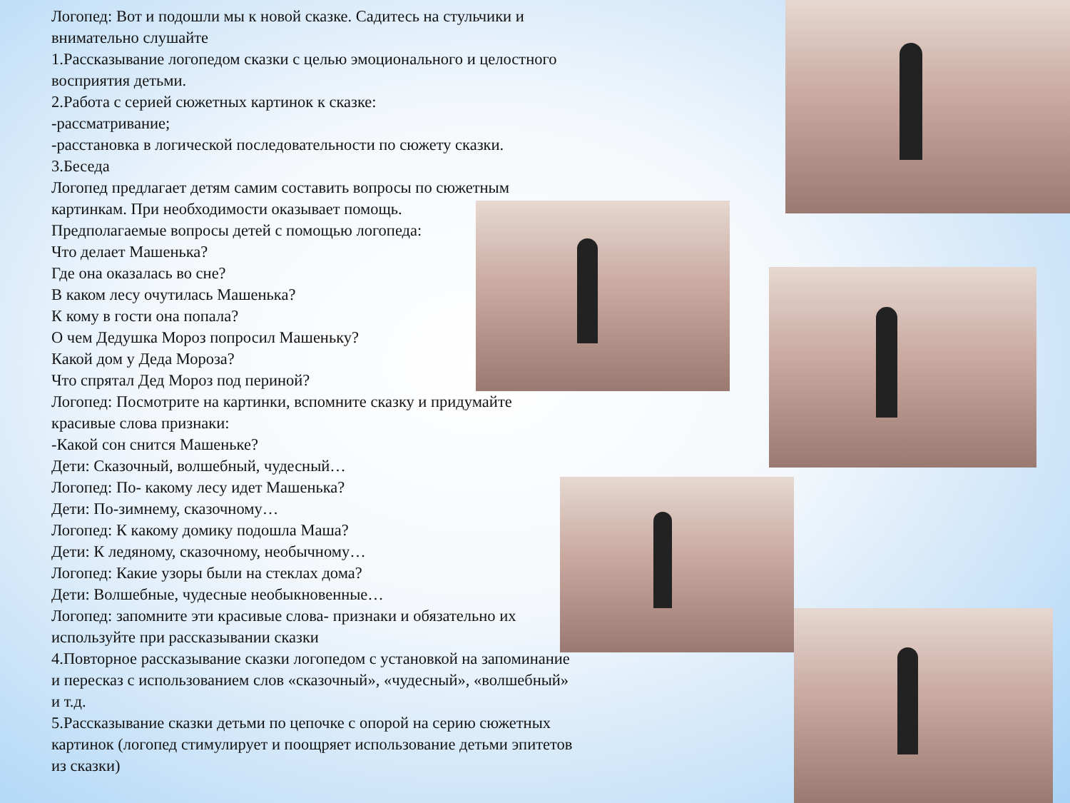Логопед: Вот и подошли мы к новой сказке. Садитесь на стульчики и внимательно слушайте
1.Рассказывание логопедом сказки с целью эмоционального и целостного восприятия детьми.
2.Работа с серией сюжетных картинок к сказке:
-рассматривание;
-расстановка в логической последовательности по сюжету сказки.
3.Беседа
Логопед предлагает детям самим составить вопросы по сюжетным картинкам. При необходимости оказывает помощь.
Предполагаемые вопросы детей с помощью логопеда:
Что делает Машенька?
Где она оказалась во сне?
В каком лесу очутилась Машенька?
К кому в гости она попала?
О чем Дедушка Мороз попросил Машеньку?
Какой дом у Деда Мороза?
Что спрятал Дед Мороз под периной?
Логопед: Посмотрите на картинки, вспомните сказку и придумайте красивые слова признаки:
-Какой сон снится Машеньке?
Дети: Сказочный, волшебный, чудесный…
Логопед: По- какому лесу идет Машенька?
Дети: По-зимнему, сказочному…
Логопед: К какому домику подошла Маша?
Дети: К ледяному, сказочному, необычному…
Логопед: Какие узоры были на стеклах дома?
Дети: Волшебные, чудесные необыкновенные…
Логопед: запомните эти красивые слова- признаки и обязательно их используйте при рассказывании сказки
4.Повторное рассказывание сказки логопедом с установкой на запоминание и пересказ с использованием слов «сказочный», «чудесный», «волшебный» и т.д.
5.Рассказывание сказки детьми по цепочке с опорой на серию сюжетных картинок (логопед стимулирует и поощряет использование детьми эпитетов из сказки)